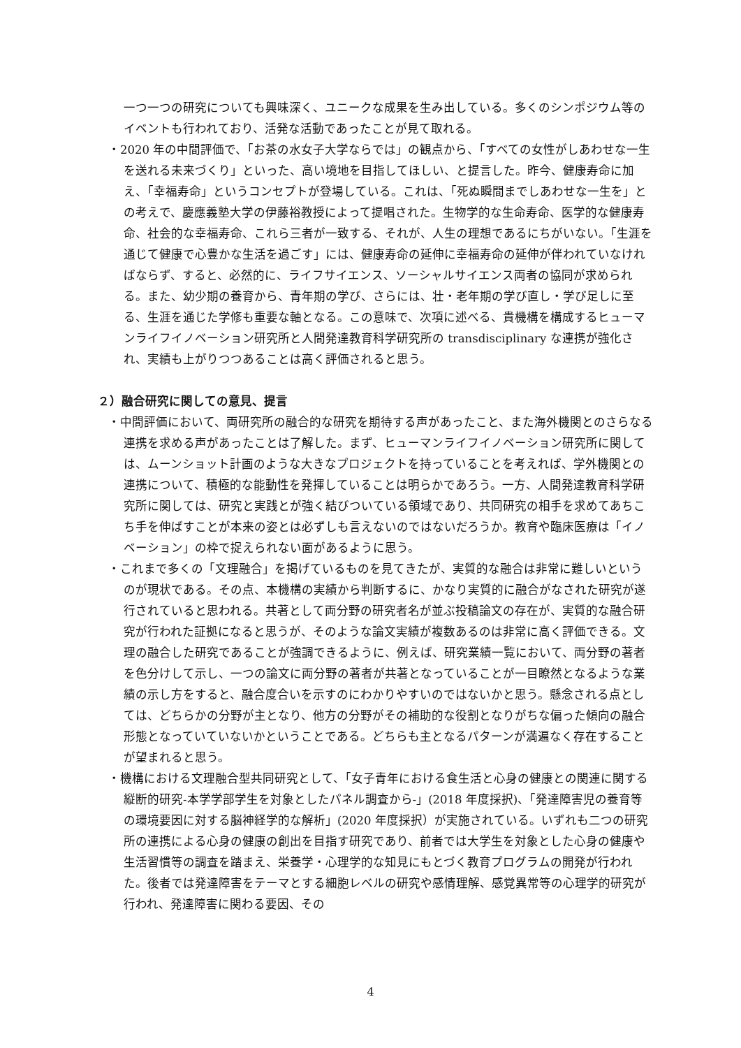一つ一つの研究についても興味深く、ユニークな成果を生み出している。多くのシンポジウム等のイベントも行われており、活発な活動であったことが見て取れる。
・2020 年の中間評価で、「お茶の水女子大学ならでは」の観点から、「すべての女性がしあわせな一生を送れる未来づくり」といった、高い境地を目指してほしい、と提言した。昨今、健康寿命に加え、「幸福寿命」というコンセプトが登場している。これは、「死ぬ瞬間までしあわせな一生を」との考えで、慶應義塾大学の伊藤裕教授によって提唱された。生物学的な生命寿命、医学的な健康寿命、社会的な幸福寿命、これら三者が一致する、それが、人生の理想であるにちがいない。「生涯を通じて健康で心豊かな生活を過ごす」には、健康寿命の延伸に幸福寿命の延伸が伴われていなければならず、すると、必然的に、ライフサイエンス、ソーシャルサイエンス両者の協同が求められる。また、幼少期の養育から、青年期の学び、さらには、壮・老年期の学び直し・学び足しに至る、生涯を通じた学修も重要な軸となる。この意味で、次項に述べる、貴機構を構成するヒューマンライフイノベーション研究所と人間発達教育科学研究所の transdisciplinary な連携が強化され、実績も上がりつつあることは高く評価されると思う。
２）融合研究に関しての意見、提言
・中間評価において、両研究所の融合的な研究を期待する声があったこと、また海外機関とのさらなる連携を求める声があったことは了解した。まず、ヒューマンライフイノベーション研究所に関しては、ムーンショット計画のような大きなプロジェクトを持っていることを考えれば、学外機関との連携について、積極的な能動性を発揮していることは明らかであろう。一方、人間発達教育科学研究所に関しては、研究と実践とが強く結びついている領域であり、共同研究の相手を求めてあちこち手を伸ばすことが本来の姿とは必ずしも言えないのではないだろうか。教育や臨床医療は「イノベーション」の枠で捉えられない面があるように思う。
・これまで多くの「文理融合」を掲げているものを見てきたが、実質的な融合は非常に難しいというのが現状である。その点、本機構の実績から判断するに、かなり実質的に融合がなされた研究が遂行されていると思われる。共著として両分野の研究者名が並ぶ投稿論文の存在が、実質的な融合研究が行われた証拠になると思うが、そのような論文実績が複数あるのは非常に高く評価できる。文理の融合した研究であることが強調できるように、例えば、研究業績一覧において、両分野の著者を色分けして示し、一つの論文に両分野の著者が共著となっていることが一目瞭然となるような業績の示し方をすると、融合度合いを示すのにわかりやすいのではないかと思う。懸念される点としては、どちらかの分野が主となり、他方の分野がその補助的な役割となりがちな偏った傾向の融合形態となっていていないかということである。どちらも主となるパターンが満遍なく存在することが望まれると思う。
・機構における文理融合型共同研究として、「女子青年における食生活と心身の健康との関連に関する縦断的研究-本学学部学生を対象としたパネル調査から-」(2018 年度採択)、「発達障害児の養育等の環境要因に対する脳神経学的な解析」(2020 年度採択）が実施されている。いずれも二つの研究所の連携による心身の健康の創出を目指す研究であり、前者では大学生を対象とした心身の健康や生活習慣等の調査を踏まえ、栄養学・心理学的な知見にもとづく教育プログラムの開発が行われた。後者では発達障害をテーマとする細胞レベルの研究や感情理解、感覚異常等の心理学的研究が行われ、発達障害に関わる要因、その
4